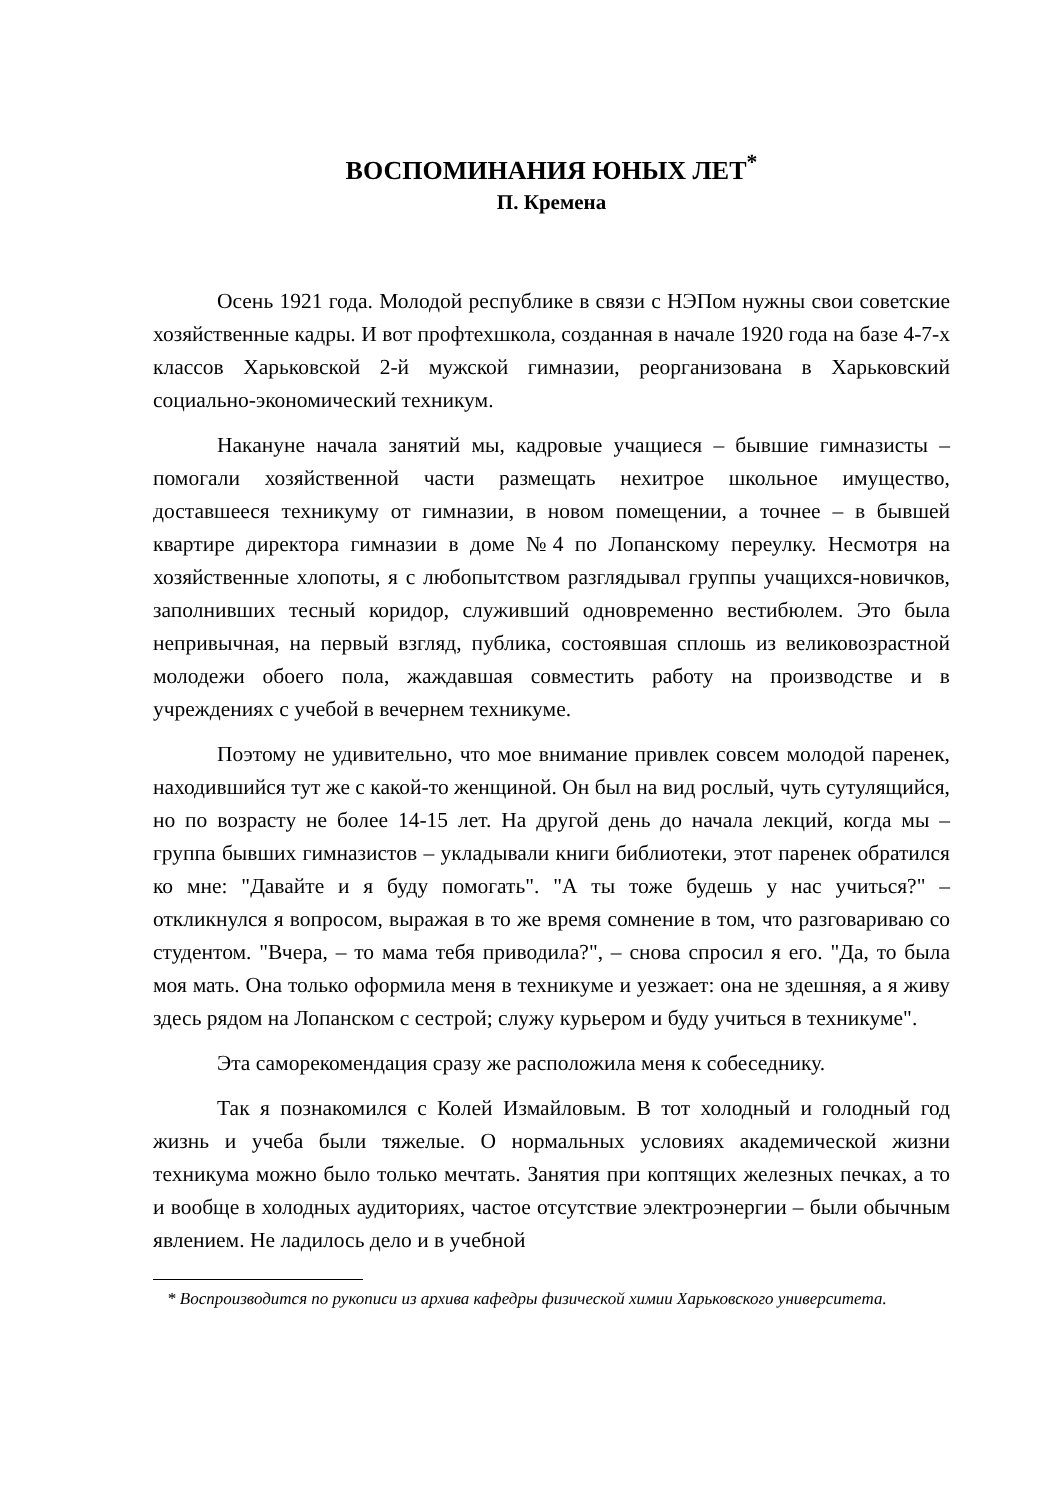ВОСПОМИНАНИЯ ЮНЫХ ЛЕТ<sup>*</sup>
П. Кремена
Осень 1921 года. Молодой республике в связи с НЭПом нужны свои советские хозяйственные кадры. И вот профтехшкола, созданная в начале 1920 года на базе 4-7-х классов Харьковской 2-й мужской гимназии, реорганизована в Харьковский социально-экономический техникум.
Накануне начала занятий мы, кадровые учащиеся – бывшие гимназисты – помогали хозяйственной части размещать нехитрое школьное имущество, доставшееся техникуму от гимназии, в новом помещении, а точнее – в бывшей квартире директора гимназии в доме №4 по Лопанскому переулку. Несмотря на хозяйственные хлопоты, я с любопытством разглядывал группы учащихся-новичков, заполнивших тесный коридор, служивший одновременно вестибюлем. Это была непривычная, на первый взгляд, публика, состоявшая сплошь из великовозрастной молодежи обоего пола, жаждавшая совместить работу на производстве и в учреждениях с учебой в вечернем техникуме.
Поэтому не удивительно, что мое внимание привлек совсем молодой паренек, находившийся тут же с какой-то женщиной. Он был на вид рослый, чуть сутулящийся, но по возрасту не более 14-15 лет. На другой день до начала лекций, когда мы – группа бывших гимназистов – укладывали книги библиотеки, этот паренек обратился ко мне: "Давайте и я буду помогать". "А ты тоже будешь у нас учиться?" – откликнулся я вопросом, выражая в то же время сомнение в том, что разговариваю со студентом. "Вчера, – то мама тебя приводила?", – снова спросил я его. "Да, то была моя мать. Она только оформила меня в техникуме и уезжает: она не здешняя, а я живу здесь рядом на Лопанском с сестрой; служу курьером и буду учиться в техникуме".
Эта саморекомендация сразу же расположила меня к собеседнику.
Так я познакомился с Колей Измайловым. В тот холодный и голодный год жизнь и учеба были тяжелые. О нормальных условиях академической жизни техникума можно было только мечтать. Занятия при коптящих железных печках, а то и вообще в холодных аудиториях, частое отсутствие электроэнергии – были обычным явлением. Не ладилось дело и в учебной
* Воспроизводится по рукописи из архива кафедры физической химии Харьковского университета.